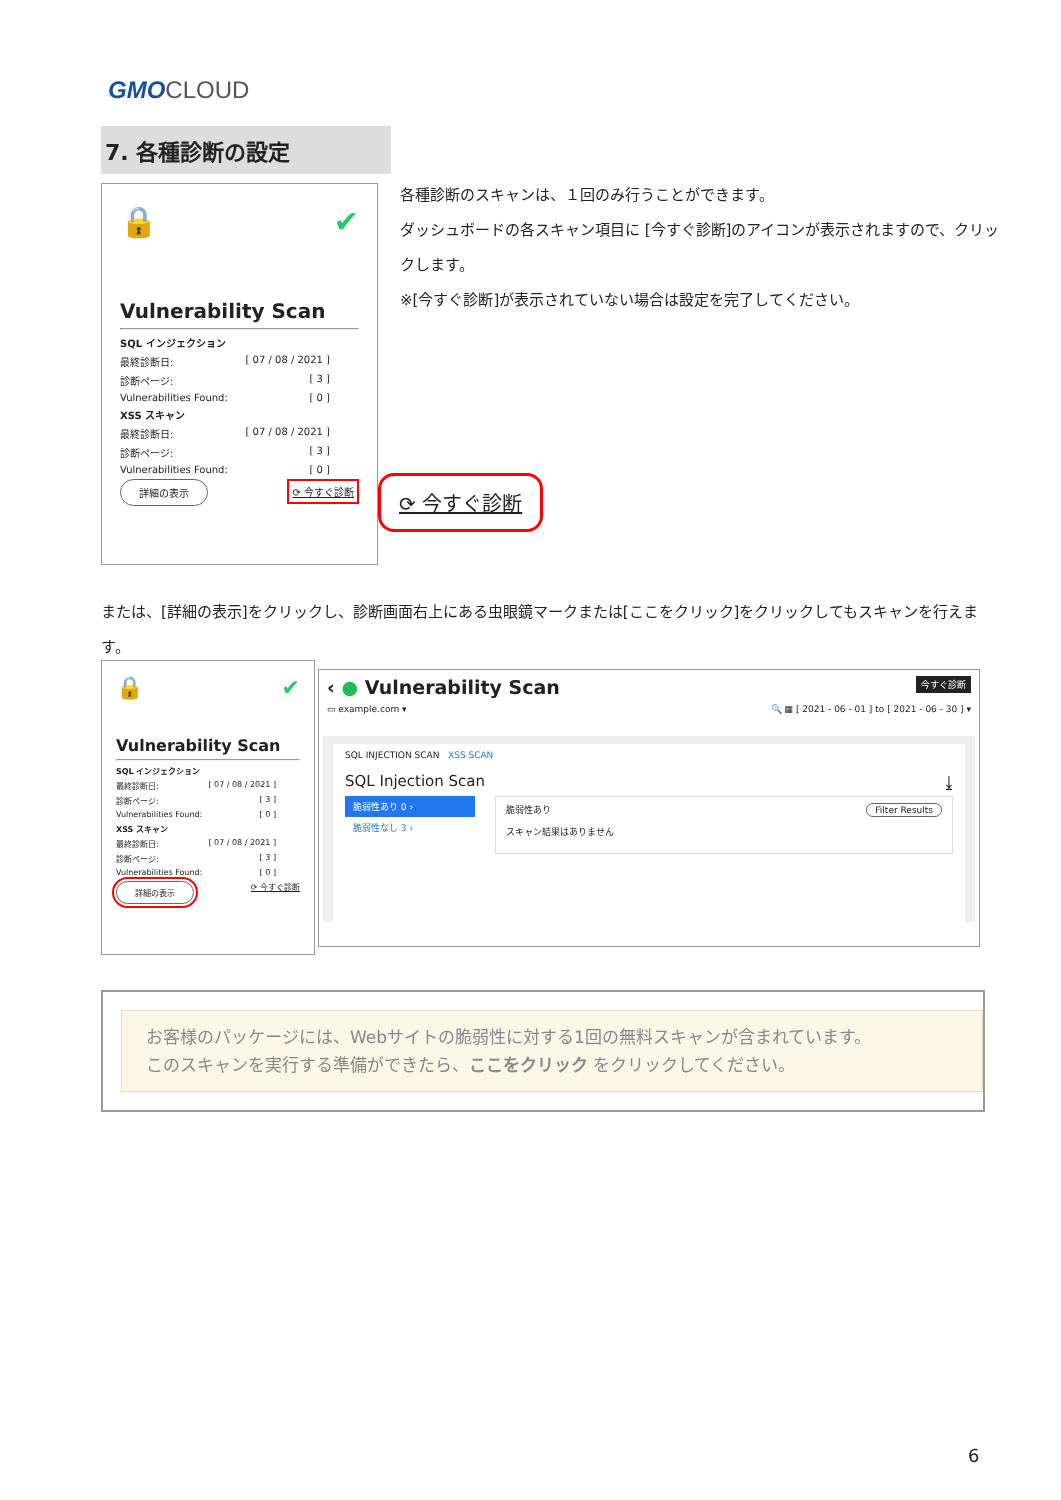GMO CLOUD
7. 各種診断の設定
🔒 ✔
Vulnerability Scan
SQL インジェクション
最終診断日: [ 07 / 08 / 2021 ]
診断ページ: [ 3 ]
Vulnerabilities Found: [ 0 ]
XSS スキャン
最終診断日: [ 07 / 08 / 2021 ]
診断ページ: [ 3 ]
Vulnerabilities Found: [ 0 ]
詳細の表示 ⟳ 今すぐ診断
⟳ 今すぐ診断
各種診断のスキャンは、１回のみ行うことができます。
ダッシュボードの各スキャン項目に [今すぐ診断]のアイコンが表示されますので、クリックします。
※[今すぐ診断]が表示されていない場合は設定を完了してください。
または、[詳細の表示]をクリックし、診断画面右上にある虫眼鏡マークまたは[ここをクリック]をクリックしてもスキャンを行えます。
🔒 ✔
Vulnerability Scan
SQL インジェクション
最終診断日: [ 07 / 08 / 2021 ]
診断ページ: [ 3 ]
Vulnerabilities Found: [ 0 ]
XSS スキャン
最終診断日: [ 07 / 08 / 2021 ]
診断ページ: [ 3 ]
Vulnerabilities Found: [ 0 ]
詳細の表示 ⟳ 今すぐ診断
‹ ● Vulnerability Scan 今すぐ診断
▭ example.com ▾ 🔍 ▦ [ 2021 - 06 - 01 ] to [ 2021 - 06 - 30 ] ▾
SQL INJECTION SCAN XSS SCAN
SQL Injection Scan ⤓
脆弱性あり 0 ›
脆弱性なし 3 ›
脆弱性あり Filter Results
スキャン結果はありません
お客様のパッケージには、Webサイトの脆弱性に対する1回の無料スキャンが含まれています。
このスキャンを実行する準備ができたら、ここをクリック をクリックしてください。
6